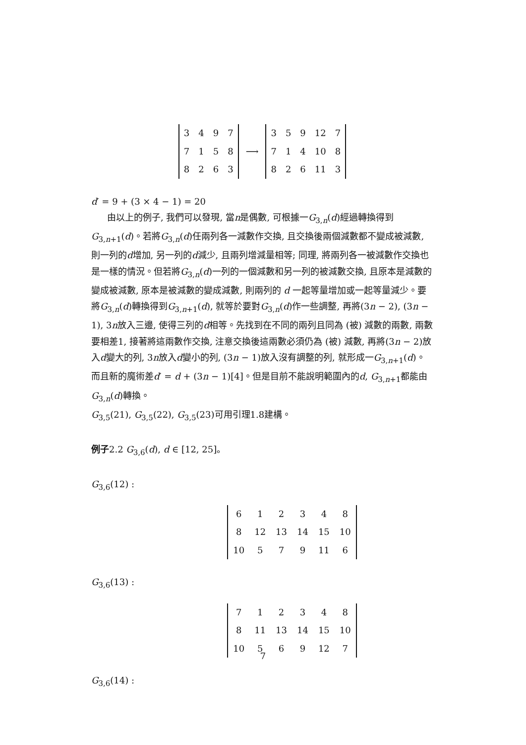| 3 | 4 | 9 | 7 |
| 7 | 1 | 5 | 8 |
| 8 | 2 | 6 | 3 |
⟶
| 3 | 5 | 9 | 12 | 7 |
| 7 | 1 | 4 | 10 | 8 |
| 8 | 2 | 6 | 11 | 3 |
d′ = 9 + (3 × 4 − 1) = 20
由以上的例子, 我們可以發現, 當n是偶數, 可根據一G<sub>3,n</sub>(d)經過轉換得到G<sub>3,n+1</sub>(d)。若將G<sub>3,n</sub>(d)任兩列各一減數作交換, 且交換後兩個減數都不變成被減數, 則一列的d增加, 另一列的d減少, 且兩列增減量相等; 同理, 將兩列各一被減數作交換也是一樣的情況。但若將G<sub>3,n</sub>(d)一列的一個減數和另一列的被減數交換, 且原本是減數的變成被減數, 原本是被減數的變成減數, 則兩列的 d 一起等量增加或一起等量減少。要將G<sub>3,n</sub>(d)轉換得到G<sub>3,n+1</sub>(d), 就等於要對G<sub>3,n</sub>(d)作一些調整, 再將(3n − 2), (3n − 1), 3n放入三邊, 使得三列的d相等。先找到在不同的兩列且同為 (被) 減數的兩數, 兩數要相差1, 接著將這兩數作交換, 注意交換後這兩數必須仍為 (被) 減數, 再將(3n − 2)放入d變大的列, 3n放入d變小的列, (3n − 1)放入沒有調整的列, 就形成一G<sub>3,n+1</sub>(d)。而且新的魔術差d′ = d + (3n − 1)[4]。但是目前不能說明範圍內的d, G<sub>3,n+1</sub>都能由G<sub>3,n</sub>(d)轉換。
G<sub>3,5</sub>(21), G<sub>3,5</sub>(22), G<sub>3,5</sub>(23)可用引理1.8建構。
例子2.2 G<sub>3,6</sub>(d), d ∈ [12, 25]。
G<sub>3,6</sub>(12) :
| 6 | 1 | 2 | 3 | 4 | 8 |
| 8 | 12 | 13 | 14 | 15 | 10 |
| 10 | 5 | 7 | 9 | 11 | 6 |
G<sub>3,6</sub>(13) :
| 7 | 1 | 2 | 3 | 4 | 8 |
| 8 | 11 | 13 | 14 | 15 | 10 |
| 10 | 5 | 6 | 9 | 12 | 7 |
G<sub>3,6</sub>(14) :
7